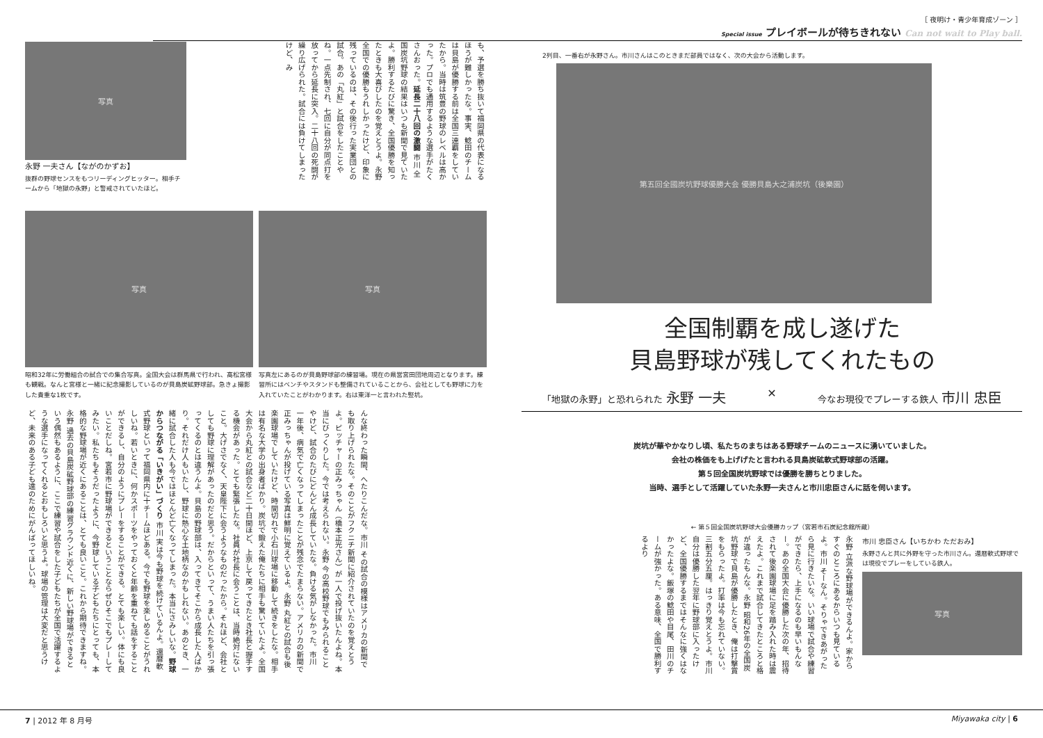写真
永野 一夫さん【ながのかずお】
抜群の野球センスをもつリーディングヒッター。相手チームから「地獄の永野」と警戒されていたほど。
も、予選を勝ち抜いて福岡県の代表になるほうが難しかったな。事実、鯰田のチームは貝島が優勝する前は全国三連覇をしていたから。当時は筑豊の野球のレベルは高かった。プロでも通用するような選手がたくさんおった。延長二十八回の激闘 市川 全国炭坑野球の結果はいつも新聞で見ていたよ。勝利するたびに驚き、全国優勝を知ったときも大喜びしたのを覚えとうよ。永野 全国での優勝もうれしかったけど、印象に残っているのは、その後行った実業団との試合。あの「丸紅」と試合をしたことやね。一点先制され、七回に自分が同点打を放ってから延長に突入。二十八回の死闘が繰り広げられた。試合には負けてしまったけど、み
写真
昭和32年に労働組合の試合での集合写真。全国大会は群馬県で行われ、高松宮様も観戦。なんと宮様と一緒に記念撮影しているのが貝島炭砿野球部。急きょ撮影した貴重な1枚です。
写真
写真左にあるのが貝島野球部の練習場。現在の県営宮田団地周辺となります。練習所にはベンチやスタンドも整備されていることから、会社としても野球に力を入れていたことがわかります。右は東洋一と言われた竪坑。
んな終わった瞬間、へたりこんだな。市川 その試合の模様はアメリカの新聞でも取り上げられたな。そのことがフクニチ新聞に紹介されていたのを覚えとうよ。ピッチャーの正みっちゃん（橋本正光さん）が一人で投げ抜いたんよね。本当にびっくりした。今では考えられない。永野 今の高校野球でもみられることやけど、試合のたびにどんどん成長していたな。負ける気がしなかった。市川 一年後、病気で亡くなってしまったことが残念でたまらない。アメリカの新聞で正みっちゃんが投げている写真は鮮明に覚えているよ。永野 丸紅との試合も後楽園球場でしていたけど、時間切れで小石川球場に移動して続きをしたな。相手は有名な大学の出身者ばかり。炭坑で鍛えた俺たちに相手も驚いていたよ。全国大会から丸紅との試合など二十日間ほど、上京して戻ってきたとき社長と握手する機会があった。とても緊張したな。社員が社長に会うことは、当時絶対にないこと。大げさでなく、天皇陛下に会うようなものだったから。それほど、会社としても野球に理解があったのだと思う。だからといって、うまい人たちを引っ張ってくるのとは違うんよ。貝島の野球部は、入ってきてそこから成長した人ばかり。それだけ人もいたし、野球に熱心な土地柄なのかもしれない。あのとき、一緒に試合した人も今ではほとんど亡くなってしまった。本当にさみしいな。野球からつながる「いきがい」づくり 市川 実は今も野球を続けているんよ。還暦軟式野球といって福岡県内に十チームほどある。今でも野球を楽しめることがうれしいね。若いときに、何かスポーツをやっておくと年齢を重ねても話をすることができるし、自分のようにプレーをすることができる。とても楽しい。体にも良いことだしね。宮若市に野球場ができるということならぜひそこでもプレーしてみたい。私たちもそうだったように、今野球している子どもたちにとっても、本格的な野球場が近くにあることは、とても良いこと。これから期待できますね。永野 過去の貝島炭砿野球部の練習グラウンド近くに、新しい野球場ができるという偶然もあるように、ここで練習や試合をした子どもたちが全国で活躍するような選手になってくれるとおもしろいと思うよ。球場の管理は大変だと思うけど、未来のある子ども達のためにがんばってほしいね。
［ 夜明け・青少年育成ゾーン ］
Special issue プレイボールが待ちきれない Can not wait to Play ball.
2列目、一番右が永野さん。市川さんはこのときまだ部員ではなく、次の大会から活動します。
第五回全國炭坑野球優勝大会 優勝貝島大之浦炭坑（後樂園）
全国制覇を成し遂げた
貝島野球が残してくれたもの
「地獄の永野」と恐れられた 永野 一夫 ✕ 今なお現役でプレーする鉄人 市川 忠臣
炭坑が華やかなりし頃、私たちのまちはある野球チームのニュースに湧いていました。
会社の株価をも上げげたと言われる貝島炭砿軟式野球部の活躍。
第５回全国炭坑野球では優勝を勝ちとりました。
当時、選手として活躍していた永野一夫さんと市川忠臣さんに話を伺います。
← 第５回全国炭坑野球大会優勝カップ（宮若市石炭記念館所蔵）
永野 立派な野球場ができるんよ。家からすぐのところにあるからいつも見ているよ。市川 そーなん。そりゃできあがったら見に行きたいな。いい球場で試合や練習ができたら、上手になるのも早いもんなー。あの全国大会に優勝した次の年、招待されて後楽園球場に足を踏み入れた時は震えたよ。これまで試合してきたところと格が違ったもんな。永野 昭和26年の全国炭坑野球で貝島が優勝したとき、俺は打撃賞をもらったよ。打率は今も忘れていない。三割五分五厘。はっきり覚えとうよ。市川 自分は優勝した翌年に野球部に入ったけど、全国優勝するまではそんなに強くはなかったよな。飯塚の鯰田や目尾、田川のチームが強かった。ある意味、全国で勝利するより
市川 忠臣さん【いちかわ ただおみ】
永野さんと共に外野を守った市川さん。還暦軟式野球では現役でプレーをしている鉄人。
写真
7 | 2012 年 8 月号 Miyawaka city | 6